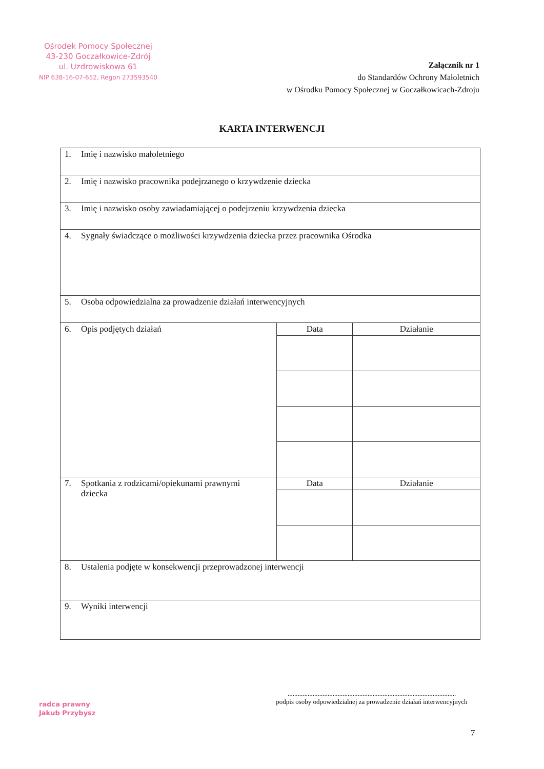Ośrodek Pomocy Społecznej
43-230 Goczałkowice-Zdrój
ul. Uzdrowiskowa 61
NIP 638-16-07-652, Regon 273593540
Załącznik nr 1
do Standardów Ochrony Małoletnich
w Ośrodku Pomocy Społecznej w Goczałkowicach-Zdroju
KARTA INTERWENCJI
| 1. Imię i nazwisko małoletniego | | |
| 2. Imię i nazwisko pracownika podejrzanego o krzywdzenie dziecka | | |
| 3. Imię i nazwisko osoby zawiadamiającej o podejrzeniu krzywdzenia dziecka | | |
| 4. Sygnały świadczące o możliwości krzywdzenia dziecka przez pracownika Ośrodka | | |
| 5. Osoba odpowiedzialna za prowadzenie działań interwencyjnych | | |
| 6. Opis podjętych działań | Data | Działanie |
| 7. Spotkania z rodzicami/opiekunami prawnymi dziecka | Data | Działanie |
| 8. Ustalenia podjęte w konsekwencji przeprowadzonej interwencji | | |
| 9. Wyniki interwencji | | |
radca prawny
Jakub Przybysz
.....................................................................................................
podpis osoby odpowiedzialnej za prowadzenie działań interwencyjnych
7